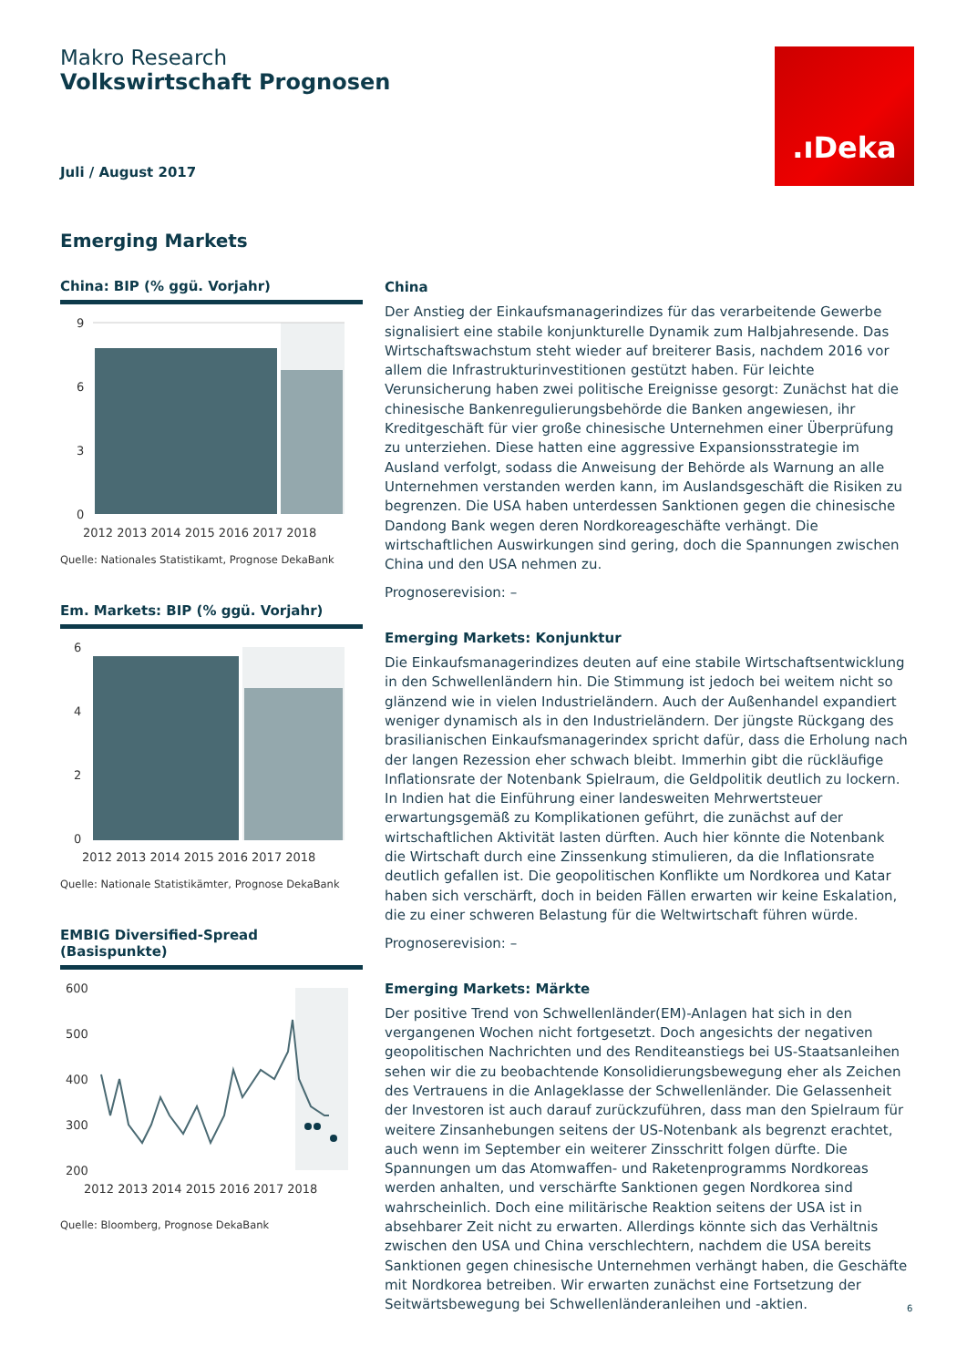Makro Research
Volkswirtschaft Prognosen
Juli / August 2017
.ıDeka
Emerging Markets
China: BIP (% ggü. Vorjahr)
9
6
3
0
2012 2013 2014 2015 2016 2017 2018
Quelle: Nationales Statistikamt, Prognose DekaBank
Em. Markets: BIP (% ggü. Vorjahr)
6
4
2
0
2012 2013 2014 2015 2016 2017 2018
Quelle: Nationale Statistikämter, Prognose DekaBank
EMBIG Diversified-Spread (Basispunkte)
600
500
400
300
200
2012 2013 2014 2015 2016 2017 2018
Quelle: Bloomberg, Prognose DekaBank
China
Der Anstieg der Einkaufsmanagerindizes für das verarbeitende Gewerbe signalisiert eine stabile konjunkturelle Dynamik zum Halbjahresende. Das Wirtschaftswachstum steht wieder auf breiterer Basis, nachdem 2016 vor allem die Infrastrukturinvestitionen gestützt haben. Für leichte Verunsicherung haben zwei politische Ereignisse gesorgt: Zunächst hat die chinesische Bankenregulierungsbehörde die Banken angewiesen, ihr Kreditgeschäft für vier große chinesische Unternehmen einer Überprüfung zu unterziehen. Diese hatten eine aggressive Expansionsstrategie im Ausland verfolgt, sodass die Anweisung der Behörde als Warnung an alle Unternehmen verstanden werden kann, im Auslandsgeschäft die Risiken zu begrenzen. Die USA haben unterdessen Sanktionen gegen die chinesische Dandong Bank wegen deren Nordkoreageschäfte verhängt. Die wirtschaftlichen Auswirkungen sind gering, doch die Spannungen zwischen China und den USA nehmen zu.
Prognoserevision: –
Emerging Markets: Konjunktur
Die Einkaufsmanagerindizes deuten auf eine stabile Wirtschaftsentwicklung in den Schwellenländern hin. Die Stimmung ist jedoch bei weitem nicht so glänzend wie in vielen Industrieländern. Auch der Außenhandel expandiert weniger dynamisch als in den Industrieländern. Der jüngste Rückgang des brasilianischen Einkaufsmanagerindex spricht dafür, dass die Erholung nach der langen Rezession eher schwach bleibt. Immerhin gibt die rückläufige Inflationsrate der Notenbank Spielraum, die Geldpolitik deutlich zu lockern. In Indien hat die Einführung einer landesweiten Mehrwertsteuer erwartungsgemäß zu Komplikationen geführt, die zunächst auf der wirtschaftlichen Aktivität lasten dürften. Auch hier könnte die Notenbank die Wirtschaft durch eine Zinssenkung stimulieren, da die Inflationsrate deutlich gefallen ist. Die geopolitischen Konflikte um Nordkorea und Katar haben sich verschärft, doch in beiden Fällen erwarten wir keine Eskalation, die zu einer schweren Belastung für die Weltwirtschaft führen würde.
Prognoserevision: –
Emerging Markets: Märkte
Der positive Trend von Schwellenländer(EM)-Anlagen hat sich in den vergangenen Wochen nicht fortgesetzt. Doch angesichts der negativen geopolitischen Nachrichten und des Renditeanstiegs bei US-Staatsanleihen sehen wir die zu beobachtende Konsolidierungsbewegung eher als Zeichen des Vertrauens in die Anlageklasse der Schwellenländer. Die Gelassenheit der Investoren ist auch darauf zurückzuführen, dass man den Spielraum für weitere Zinsanhebungen seitens der US-Notenbank als begrenzt erachtet, auch wenn im September ein weiterer Zinsschritt folgen dürfte. Die Spannungen um das Atomwaffen- und Raketenprogramms Nordkoreas werden anhalten, und verschärfte Sanktionen gegen Nordkorea sind wahrscheinlich. Doch eine militärische Reaktion seitens der USA ist in absehbarer Zeit nicht zu erwarten. Allerdings könnte sich das Verhältnis zwischen den USA und China verschlechtern, nachdem die USA bereits Sanktionen gegen chinesische Unternehmen verhängt haben, die Geschäfte mit Nordkorea betreiben. Wir erwarten zunächst eine Fortsetzung der Seitwärtsbewegung bei Schwellenländeranleihen und -aktien.
6